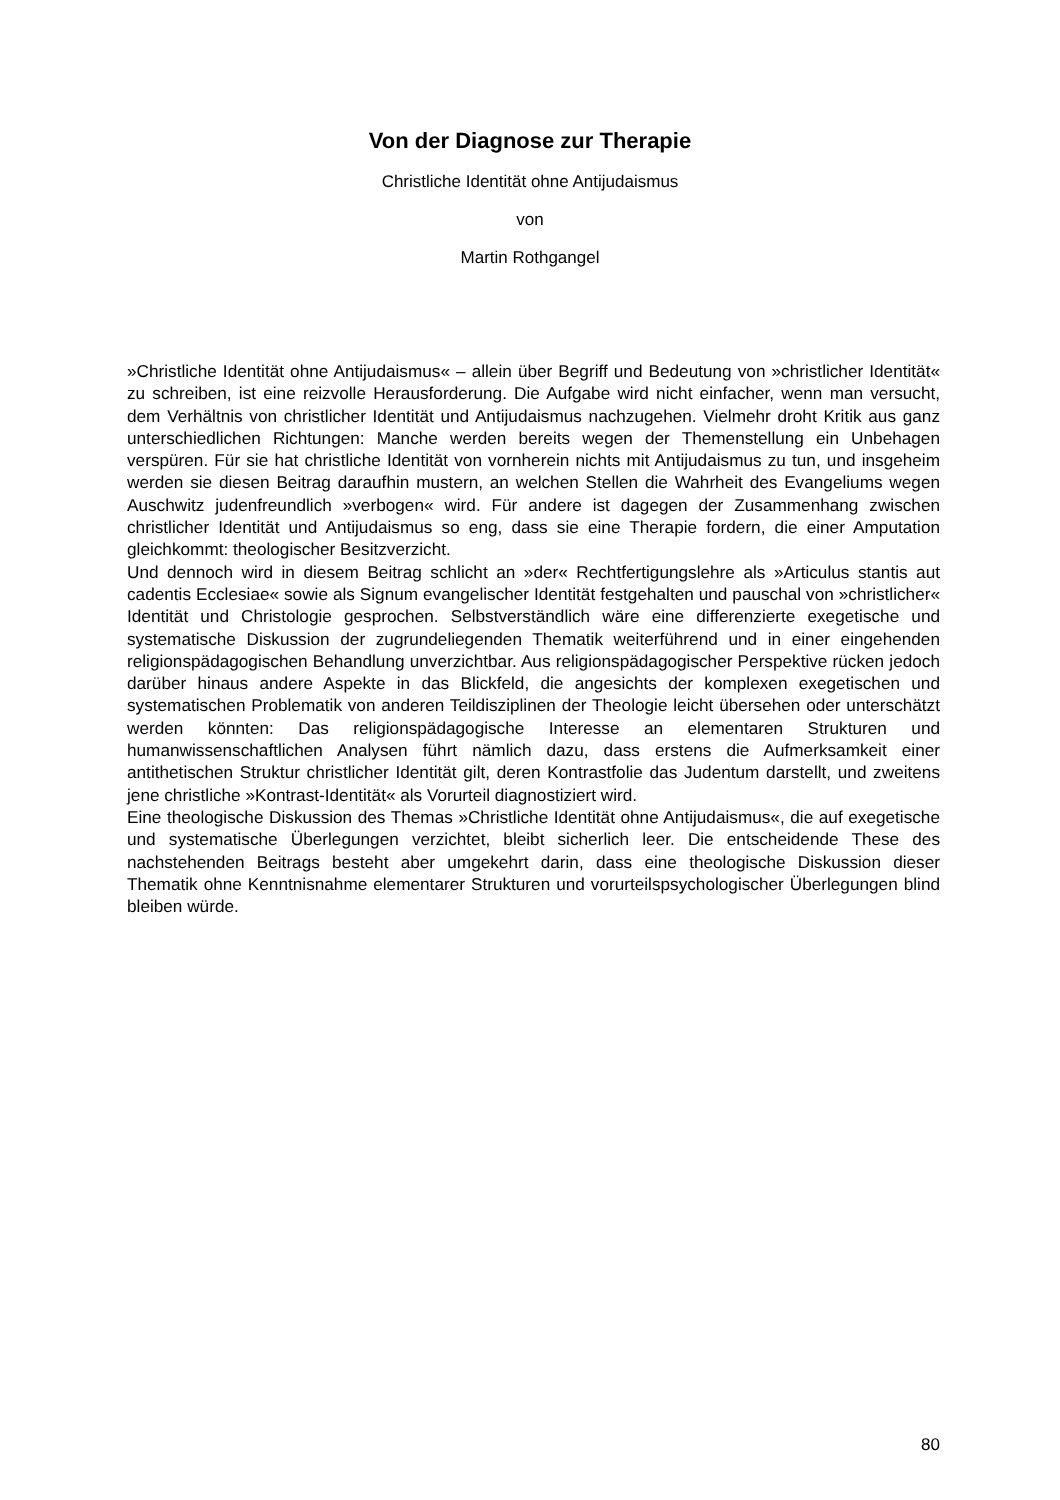Von der Diagnose zur Therapie
Christliche Identität ohne Antijudaismus
von
Martin Rothgangel
»Christliche Identität ohne Antijudaismus« – allein über Begriff und Bedeutung von »christlicher Identität« zu schreiben, ist eine reizvolle Herausforderung. Die Aufgabe wird nicht einfacher, wenn man versucht, dem Verhältnis von christlicher Identität und Antijudaismus nachzugehen. Vielmehr droht Kritik aus ganz unterschiedlichen Richtungen: Manche werden bereits wegen der Themenstellung ein Unbehagen verspüren. Für sie hat christliche Identität von vornherein nichts mit Antijudaismus zu tun, und insgeheim werden sie diesen Beitrag daraufhin mustern, an welchen Stellen die Wahrheit des Evangeliums wegen Auschwitz judenfreundlich »verbogen« wird. Für andere ist dagegen der Zusammenhang zwischen christlicher Identität und Antijudaismus so eng, dass sie eine Therapie fordern, die einer Amputation gleichkommt: theologischer Besitzverzicht.
Und dennoch wird in diesem Beitrag schlicht an »der« Rechtfertigungslehre als »Articulus stantis aut cadentis Ecclesiae« sowie als Signum evangelischer Identität festgehalten und pauschal von »christlicher« Identität und Christologie gesprochen. Selbstverständlich wäre eine differenzierte exegetische und systematische Diskussion der zugrundeliegenden Thematik weiterführend und in einer eingehenden religionspädagogischen Behandlung unverzichtbar. Aus religionspädagogischer Perspektive rücken jedoch darüber hinaus andere Aspekte in das Blickfeld, die angesichts der komplexen exegetischen und systematischen Problematik von anderen Teildisziplinen der Theologie leicht übersehen oder unterschätzt werden könnten: Das religionspädagogische Interesse an elementaren Strukturen und humanwissenschaftlichen Analysen führt nämlich dazu, dass erstens die Aufmerksamkeit einer antithetischen Struktur christlicher Identität gilt, deren Kontrastfolie das Judentum darstellt, und zweitens jene christliche »Kontrast-Identität« als Vorurteil diagnostiziert wird.
Eine theologische Diskussion des Themas »Christliche Identität ohne Antijudaismus«, die auf exegetische und systematische Überlegungen verzichtet, bleibt sicherlich leer. Die entscheidende These des nachstehenden Beitrags besteht aber umgekehrt darin, dass eine theologische Diskussion dieser Thematik ohne Kenntnisnahme elementarer Strukturen und vorurteilspsychologischer Überlegungen blind bleiben würde.
80